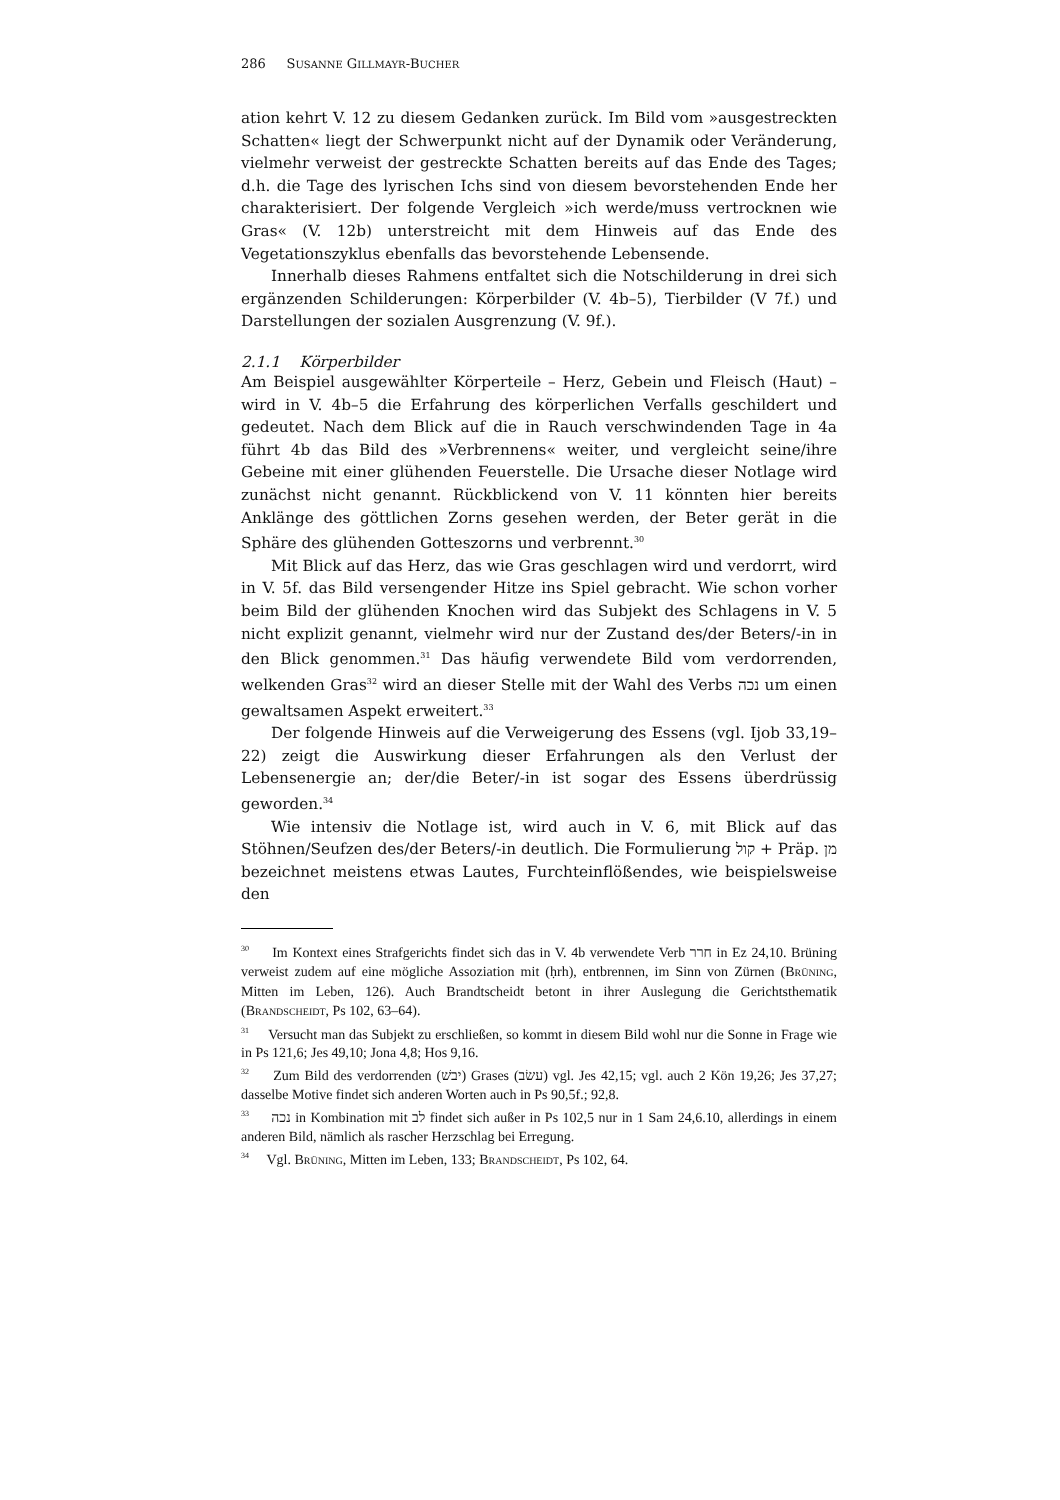286 SUSANNE GILLMAYR-BUCHER
ation kehrt V. 12 zu diesem Gedanken zurück. Im Bild vom »ausgestreckten Schatten« liegt der Schwerpunkt nicht auf der Dynamik oder Veränderung, vielmehr verweist der gestreckte Schatten bereits auf das Ende des Tages; d.h. die Tage des lyrischen Ichs sind von diesem bevorstehenden Ende her charakterisiert. Der folgende Vergleich »ich werde/muss vertrocknen wie Gras« (V. 12b) unterstreicht mit dem Hinweis auf das Ende des Vegetationszyklus ebenfalls das bevorstehende Lebensende.
Innerhalb dieses Rahmens entfaltet sich die Notschilderung in drei sich ergänzenden Schilderungen: Körperbilder (V. 4b–5), Tierbilder (V 7f.) und Darstellungen der sozialen Ausgrenzung (V. 9f.).
2.1.1 Körperbilder
Am Beispiel ausgewählter Körperteile – Herz, Gebein und Fleisch (Haut) – wird in V. 4b–5 die Erfahrung des körperlichen Verfalls geschildert und gedeutet. Nach dem Blick auf die in Rauch verschwindenden Tage in 4a führt 4b das Bild des »Verbrennens« weiter, und vergleicht seine/ihre Gebeine mit einer glühenden Feuerstelle. Die Ursache dieser Notlage wird zunächst nicht genannt. Rückblickend von V. 11 könnten hier bereits Anklänge des göttlichen Zorns gesehen werden, der Beter gerät in die Sphäre des glühenden Gotteszorns und verbrennt.<sup>30</sup>
Mit Blick auf das Herz, das wie Gras geschlagen wird und verdorrt, wird in V. 5f. das Bild versengender Hitze ins Spiel gebracht. Wie schon vorher beim Bild der glühenden Knochen wird das Subjekt des Schlagens in V. 5 nicht explizit genannt, vielmehr wird nur der Zustand des/der Beters/-in in den Blick genommen.<sup>31</sup> Das häufig verwendete Bild vom verdorrenden, welkenden Gras<sup>32</sup> wird an dieser Stelle mit der Wahl des Verbs נכה um einen gewaltsamen Aspekt erweitert.<sup>33</sup>
Der folgende Hinweis auf die Verweigerung des Essens (vgl. Ijob 33,19–22) zeigt die Auswirkung dieser Erfahrungen als den Verlust der Lebensenergie an; der/die Beter/-in ist sogar des Essens überdrüssig geworden.<sup>34</sup>
Wie intensiv die Notlage ist, wird auch in V. 6, mit Blick auf das Stöhnen/Seufzen des/der Beters/-in deutlich. Die Formulierung קול + Präp. מן bezeichnet meistens etwas Lautes, Furchteinflößendes, wie beispielsweise den
<sup>30</sup> Im Kontext eines Strafgerichts findet sich das in V. 4b verwendete Verb חרר in Ez 24,10. Brüning verweist zudem auf eine mögliche Assoziation mit (ḥrh), entbrennen, im Sinn von Zürnen (BRÜNING, Mitten im Leben, 126). Auch Brandtscheidt betont in ihrer Auslegung die Gerichtsthematik (BRANDSCHEIDT, Ps 102, 63–64).
<sup>31</sup> Versucht man das Subjekt zu erschließen, so kommt in diesem Bild wohl nur die Sonne in Frage wie in Ps 121,6; Jes 49,10; Jona 4,8; Hos 9,16.
<sup>32</sup> Zum Bild des verdorrenden (יבשׁ) Grases (עשׂב) vgl. Jes 42,15; vgl. auch 2 Kön 19,26; Jes 37,27; dasselbe Motive findet sich anderen Worten auch in Ps 90,5f.; 92,8.
<sup>33</sup> נכה in Kombination mit לב findet sich außer in Ps 102,5 nur in 1 Sam 24,6.10, allerdings in einem anderen Bild, nämlich als rascher Herzschlag bei Erregung.
<sup>34</sup> Vgl. BRÜNING, Mitten im Leben, 133; BRANDSCHEIDT, Ps 102, 64.